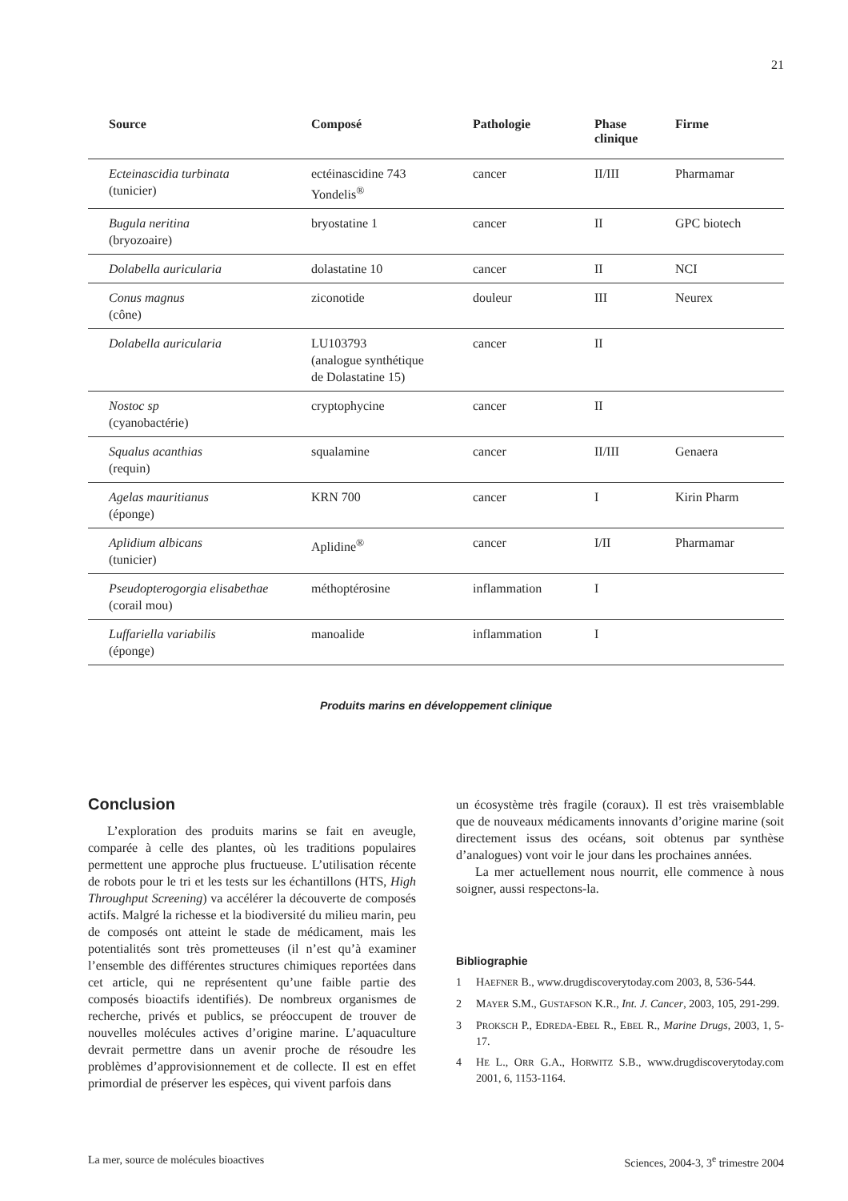21
| Source | Composé | Pathologie | Phase clinique | Firme |
| --- | --- | --- | --- | --- |
| Ecteinascidia turbinata (tunicier) | ectéinascidine 743 Yondelis<sup>®</sup> | cancer | II/III | Pharmamar |
| Bugula neritina (bryozoaire) | bryostatine 1 | cancer | II | GPC biotech |
| Dolabella auricularia | dolastatine 10 | cancer | II | NCI |
| Conus magnus (cône) | ziconotide | douleur | III | Neurex |
| Dolabella auricularia | LU103793 (analogue synthétique de Dolastatine 15) | cancer | II | |
| Nostoc sp (cyanobactérie) | cryptophycine | cancer | II | |
| Squalus acanthias (requin) | squalamine | cancer | II/III | Genaera |
| Agelas mauritianus (éponge) | KRN 700 | cancer | I | Kirin Pharm |
| Aplidium albicans (tunicier) | Aplidine<sup>®</sup> | cancer | I/II | Pharmamar |
| Pseudopterogorgia elisabethae (corail mou) | méthoptérosine | inflammation | I | |
| Luffariella variabilis (éponge) | manoalide | inflammation | I | |
Produits marins en développement clinique
Conclusion
L’exploration des produits marins se fait en aveugle, comparée à celle des plantes, où les traditions populaires permettent une approche plus fructueuse. L’utilisation récente de robots pour le tri et les tests sur les échantillons (HTS, High Throughput Screening) va accélérer la découverte de composés actifs. Malgré la richesse et la biodiversité du milieu marin, peu de composés ont atteint le stade de médicament, mais les potentialités sont très prometteuses (il n’est qu’à examiner l’ensemble des différentes structures chimiques reportées dans cet article, qui ne représentent qu’une faible partie des composés bioactifs identifiés). De nombreux organismes de recherche, privés et publics, se préoccupent de trouver de nouvelles molécules actives d’origine marine. L’aquaculture devrait permettre dans un avenir proche de résoudre les problèmes d’approvisionnement et de collecte. Il est en effet primordial de préserver les espèces, qui vivent parfois dans
un écosystème très fragile (coraux). Il est très vraisemblable que de nouveaux médicaments innovants d’origine marine (soit directement issus des océans, soit obtenus par synthèse d’analogues) vont voir le jour dans les prochaines années.
La mer actuellement nous nourrit, elle commence à nous soigner, aussi respectons-la.
Bibliographie
1 HAEFNER B., www.drugdiscoverytoday.com 2003, 8, 536-544.
2 MAYER S.M., GUSTAFSON K.R., Int. J. Cancer, 2003, 105, 291-299.
3 PROKSCH P., EDREDA-EBEL R., EBEL R., Marine Drugs, 2003, 1, 5-17.
4 HE L., ORR G.A., HORWITZ S.B., www.drugdiscoverytoday.com 2001, 6, 1153-1164.
La mer, source de molécules bioactives Sciences, 2004-3, 3<sup>e</sup> trimestre 2004